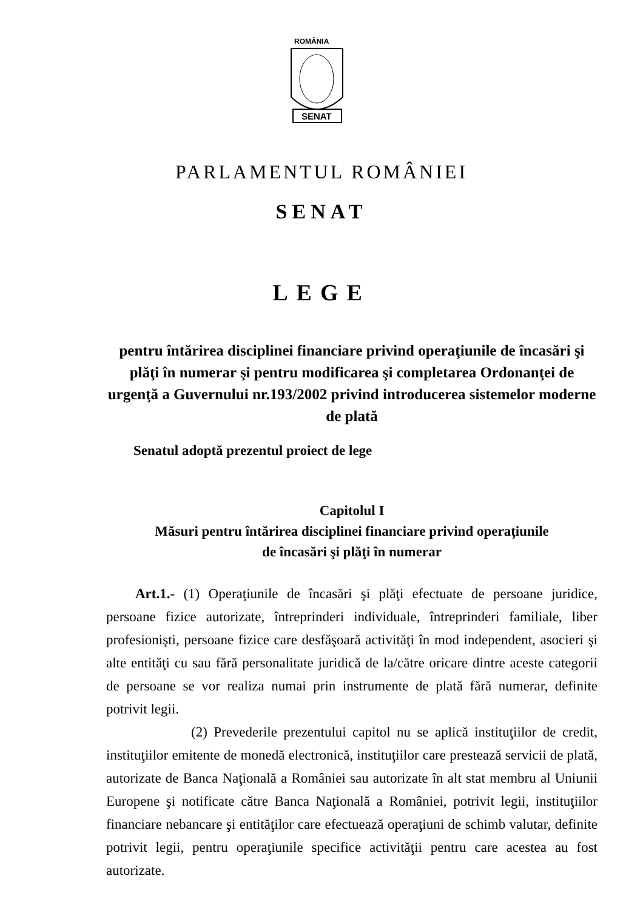ROMÂNIA
SENAT
PARLAMENTUL ROMÂNIEI
SENAT
LEGE
pentru întărirea disciplinei financiare privind operaţiunile de încasări şi plăţi în numerar şi pentru modificarea şi completarea Ordonanţei de urgenţă a Guvernului nr.193/2002 privind introducerea sistemelor moderne de plată
Senatul adoptă prezentul proiect de lege
Capitolul I
Măsuri pentru întărirea disciplinei financiare privind operaţiunile
de încasări şi plăţi în numerar
Art.1.- (1) Operaţiunile de încasări şi plăţi efectuate de persoane juridice, persoane fizice autorizate, întreprinderi individuale, întreprinderi familiale, liber profesionişti, persoane fizice care desfăşoară activităţi în mod independent, asocieri şi alte entităţi cu sau fără personalitate juridică de la/către oricare dintre aceste categorii de persoane se vor realiza numai prin instrumente de plată fără numerar, definite potrivit legii.
(2) Prevederile prezentului capitol nu se aplică instituţiilor de credit, instituţiilor emitente de monedă electronică, instituţiilor care prestează servicii de plată, autorizate de Banca Naţională a României sau autorizate în alt stat membru al Uniunii Europene şi notificate către Banca Naţională a României, potrivit legii, instituţiilor financiare nebancare şi entităţilor care efectuează operaţiuni de schimb valutar, definite potrivit legii, pentru operaţiunile specifice activităţii pentru care acestea au fost autorizate.